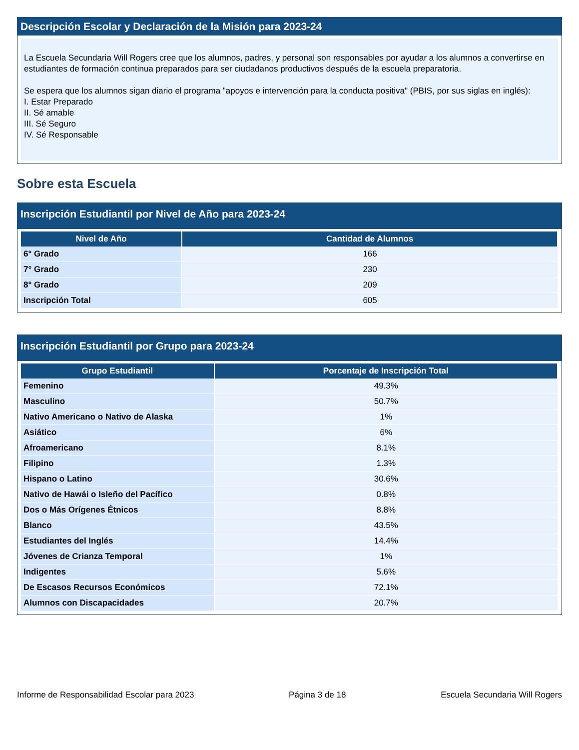Descripción Escolar y Declaración de la Misión para 2023-24
La Escuela Secundaria Will Rogers cree que los alumnos, padres, y personal son responsables por ayudar a los alumnos a convertirse en estudiantes de formación continua preparados para ser ciudadanos productivos después de la escuela preparatoria.
Se espera que los alumnos sigan diario el programa "apoyos e intervención para la conducta positiva" (PBIS, por sus siglas en inglés):
I. Estar Preparado
II. Sé amable
III. Sé Seguro
IV. Sé Responsable
Sobre esta Escuela
Inscripción Estudiantil por Nivel de Año para 2023-24
| Nivel de Año | Cantidad de Alumnos |
| --- | --- |
| 6° Grado | 166 |
| 7° Grado | 230 |
| 8° Grado | 209 |
| Inscripción Total | 605 |
Inscripción Estudiantil por Grupo para 2023-24
| Grupo Estudiantil | Porcentaje de Inscripción Total |
| --- | --- |
| Femenino | 49.3% |
| Masculino | 50.7% |
| Nativo Americano o Nativo de Alaska | 1% |
| Asiático | 6% |
| Afroamericano | 8.1% |
| Filipino | 1.3% |
| Hispano o Latino | 30.6% |
| Nativo de Hawái o Isleño del Pacífico | 0.8% |
| Dos o Más Orígenes Étnicos | 8.8% |
| Blanco | 43.5% |
| Estudiantes del Inglés | 14.4% |
| Jóvenes de Crianza Temporal | 1% |
| Indigentes | 5.6% |
| De Escasos Recursos Económicos | 72.1% |
| Alumnos con Discapacidades | 20.7% |
Informe de Responsabilidad Escolar para 2023 Página 3 de 18 Escuela Secundaria Will Rogers